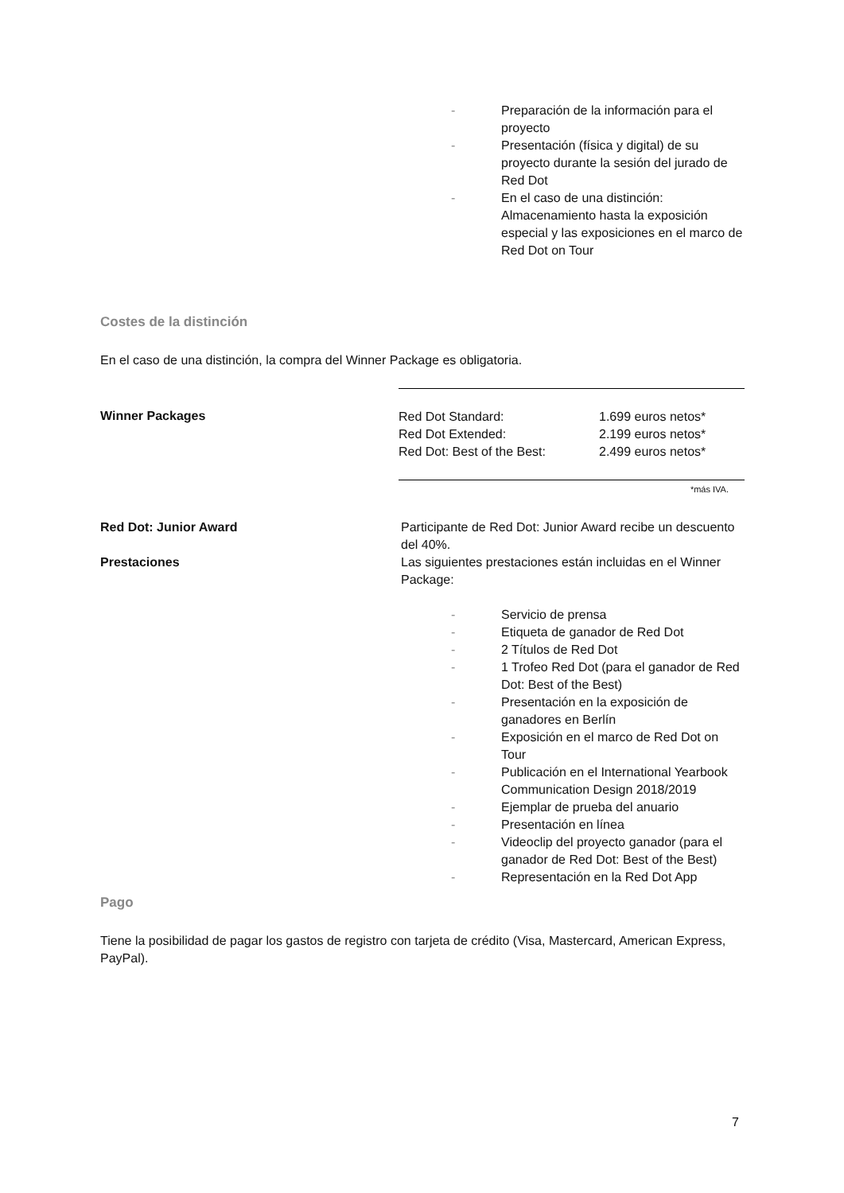- Preparación de la información para el proyecto
- Presentación (física y digital) de su proyecto durante la sesión del jurado de Red Dot
- En el caso de una distinción: Almacenamiento hasta la exposición especial y las exposiciones en el marco de Red Dot on Tour
Costes de la distinción
En el caso de una distinción, la compra del Winner Package es obligatoria.
Winner Packages
| Red Dot Standard: | 1.699 euros netos* |
| Red Dot Extended: | 2.199 euros netos* |
| Red Dot: Best of the Best: | 2.499 euros netos* |
*más IVA.
Red Dot: Junior Award Participante de Red Dot: Junior Award recibe un descuento del 40%.
Prestaciones Las siguientes prestaciones están incluidas en el Winner Package:
- Servicio de prensa
- Etiqueta de ganador de Red Dot
- 2 Títulos de Red Dot
- 1 Trofeo Red Dot (para el ganador de Red Dot: Best of the Best)
- Presentación en la exposición de ganadores en Berlín
- Exposición en el marco de Red Dot on Tour
- Publicación en el International Yearbook Communication Design 2018/2019
- Ejemplar de prueba del anuario
- Presentación en línea
- Videoclip del proyecto ganador (para el ganador de Red Dot: Best of the Best)
- Representación en la Red Dot App
Pago
Tiene la posibilidad de pagar los gastos de registro con tarjeta de crédito (Visa, Mastercard, American Express, PayPal).
7